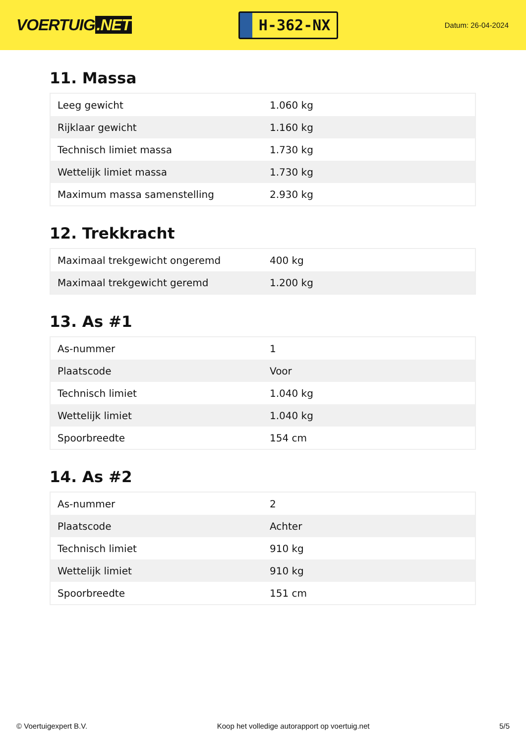VOERTUIG.NET
H-362-NX
Datum: 26-04-2024
11. Massa
| Leeg gewicht | 1.060 kg |
| Rijklaar gewicht | 1.160 kg |
| Technisch limiet massa | 1.730 kg |
| Wettelijk limiet massa | 1.730 kg |
| Maximum massa samenstelling | 2.930 kg |
12. Trekkracht
| Maximaal trekgewicht ongeremd | 400 kg |
| Maximaal trekgewicht geremd | 1.200 kg |
13. As #1
| As-nummer | 1 |
| Plaatscode | Voor |
| Technisch limiet | 1.040 kg |
| Wettelijk limiet | 1.040 kg |
| Spoorbreedte | 154 cm |
14. As #2
| As-nummer | 2 |
| Plaatscode | Achter |
| Technisch limiet | 910 kg |
| Wettelijk limiet | 910 kg |
| Spoorbreedte | 151 cm |
© Voertuigexpert B.V. Koop het volledige autorapport op voertuig.net 5/5